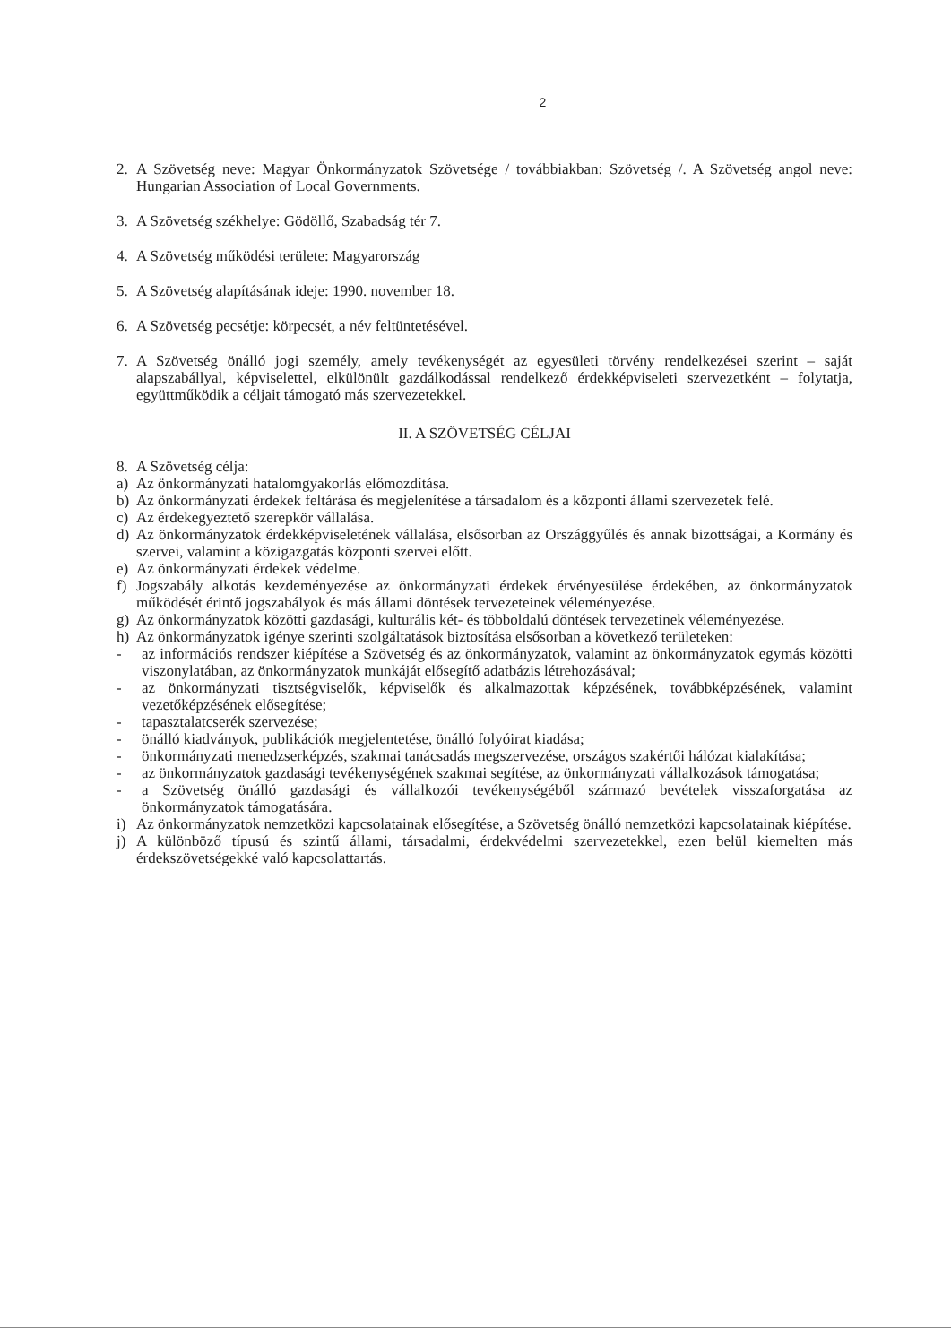2
2. A Szövetség neve: Magyar Önkormányzatok Szövetsége / továbbiakban: Szövetség /. A Szövetség angol neve: Hungarian Association of Local Governments.
3. A Szövetség székhelye: Gödöllő, Szabadság tér 7.
4. A Szövetség működési területe: Magyarország
5. A Szövetség alapításának ideje: 1990. november 18.
6. A Szövetség pecsétje: körpecsét, a név feltüntetésével.
7. A Szövetség önálló jogi személy, amely tevékenységét az egyesületi törvény rendelkezései szerint – saját alapszabállyal, képviselettel, elkülönült gazdálkodással rendelkező érdekképviseleti szervezetként – folytatja, együttműködik a céljait támogató más szervezetekkel.
II. A SZÖVETSÉG CÉLJAI
8. A Szövetség célja:
a) Az önkormányzati hatalomgyakorlás előmozdítása.
b) Az önkormányzati érdekek feltárása és megjelenítése a társadalom és a központi állami szervezetek felé.
c) Az érdekegyeztető szerepkör vállalása.
d) Az önkormányzatok érdekképviseletének vállalása, elsősorban az Országgyűlés és annak bizottságai, a Kormány és szervei, valamint a közigazgatás központi szervei előtt.
e) Az önkormányzati érdekek védelme.
f) Jogszabály alkotás kezdeményezése az önkormányzati érdekek érvényesülése érdekében, az önkormányzatok működését érintő jogszabályok és más állami döntések tervezeteinek véleményezése.
g) Az önkormányzatok közötti gazdasági, kulturális két- és többoldalú döntések tervezetinek véleményezése.
h) Az önkormányzatok igénye szerinti szolgáltatások biztosítása elsősorban a következő területeken:
- az információs rendszer kiépítése a Szövetség és az önkormányzatok, valamint az önkormányzatok egymás közötti viszonylatában, az önkormányzatok munkáját elősegítő adatbázis létrehozásával;
- az önkormányzati tisztségviselők, képviselők és alkalmazottak képzésének, továbbképzésének, valamint vezetőképzésének elősegítése;
- tapasztalatcserék szervezése;
- önálló kiadványok, publikációk megjelentetése, önálló folyóirat kiadása;
- önkormányzati menedzserképzés, szakmai tanácsadás megszervezése, országos szakértői hálózat kialakítása;
- az önkormányzatok gazdasági tevékenységének szakmai segítése, az önkormányzati vállalkozások támogatása;
- a Szövetség önálló gazdasági és vállalkozói tevékenységéből származó bevételek visszaforgatása az önkormányzatok támogatására.
i) Az önkormányzatok nemzetközi kapcsolatainak elősegítése, a Szövetség önálló nemzetközi kapcsolatainak kiépítése.
j) A különböző típusú és szintű állami, társadalmi, érdekvédelmi szervezetekkel, ezen belül kiemelten más érdekszövetségekké való kapcsolattartás.